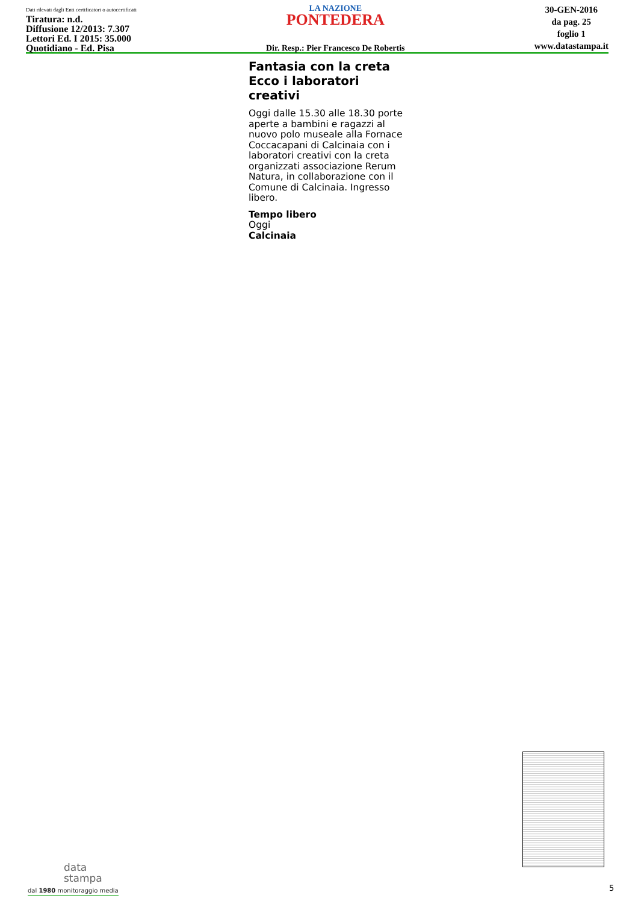Dati rilevati dagli Enti certificatori o autocertificati
Tiratura: n.d.
Diffusione 12/2013: 7.307
Lettori Ed. I 2015: 35.000
Quotidiano - Ed. Pisa
LA NAZIONE
PONTEDERA
Dir. Resp.: Pier Francesco De Robertis
30-GEN-2016
da pag. 25
foglio 1
www.datastampa.it
Fantasia con la creta Ecco i laboratori creativi
Oggi dalle 15.30 alle 18.30 porte aperte a bambini e ragazzi al nuovo polo museale alla Fornace Coccacapani di Calcinaia con i laboratori creativi con la creta organizzati associazione Rerum Natura, in collaborazione con il Comune di Calcinaia. Ingresso libero.
Tempo libero
Oggi
Calcinaia
data
stampa
dal 1980 monitoraggio media
5